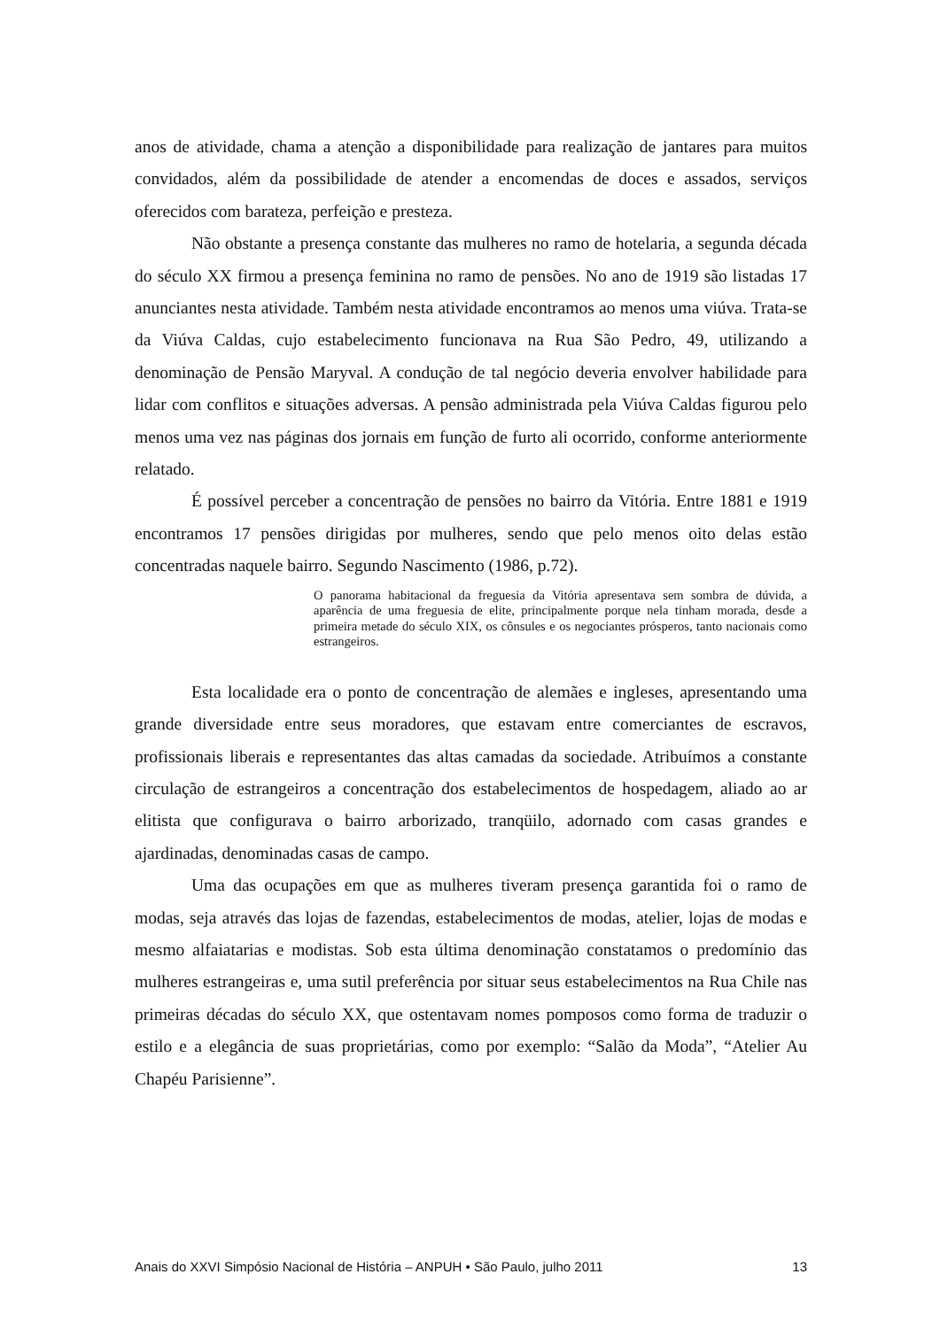anos de atividade, chama a atenção a disponibilidade para realização de jantares para muitos convidados, além da possibilidade de atender a encomendas de doces e assados, serviços oferecidos com barateza, perfeição e presteza.
Não obstante a presença constante das mulheres no ramo de hotelaria, a segunda década do século XX firmou a presença feminina no ramo de pensões. No ano de 1919 são listadas 17 anunciantes nesta atividade. Também nesta atividade encontramos ao menos uma viúva. Trata-se da Viúva Caldas, cujo estabelecimento funcionava na Rua São Pedro, 49, utilizando a denominação de Pensão Maryval. A condução de tal negócio deveria envolver habilidade para lidar com conflitos e situações adversas. A pensão administrada pela Viúva Caldas figurou pelo menos uma vez nas páginas dos jornais em função de furto ali ocorrido, conforme anteriormente relatado.
É possível perceber a concentração de pensões no bairro da Vitória. Entre 1881 e 1919 encontramos 17 pensões dirigidas por mulheres, sendo que pelo menos oito delas estão concentradas naquele bairro. Segundo Nascimento (1986, p.72).
O panorama habitacional da freguesia da Vitória apresentava sem sombra de dúvida, a aparência de uma freguesia de elite, principalmente porque nela tinham morada, desde a primeira metade do século XIX, os cônsules e os negociantes prósperos, tanto nacionais como estrangeiros.
Esta localidade era o ponto de concentração de alemães e ingleses, apresentando uma grande diversidade entre seus moradores, que estavam entre comerciantes de escravos, profissionais liberais e representantes das altas camadas da sociedade. Atribuímos a constante circulação de estrangeiros a concentração dos estabelecimentos de hospedagem, aliado ao ar elitista que configurava o bairro arborizado, tranqüilo, adornado com casas grandes e ajardinadas, denominadas casas de campo.
Uma das ocupações em que as mulheres tiveram presença garantida foi o ramo de modas, seja através das lojas de fazendas, estabelecimentos de modas, atelier, lojas de modas e mesmo alfaiatarias e modistas. Sob esta última denominação constatamos o predomínio das mulheres estrangeiras e, uma sutil preferência por situar seus estabelecimentos na Rua Chile nas primeiras décadas do século XX, que ostentavam nomes pomposos como forma de traduzir o estilo e a elegância de suas proprietárias, como por exemplo: “Salão da Moda”, “Atelier Au Chapéu Parisienne”.
Anais do XXVI Simpósio Nacional de História – ANPUH • São Paulo, julho 2011 13